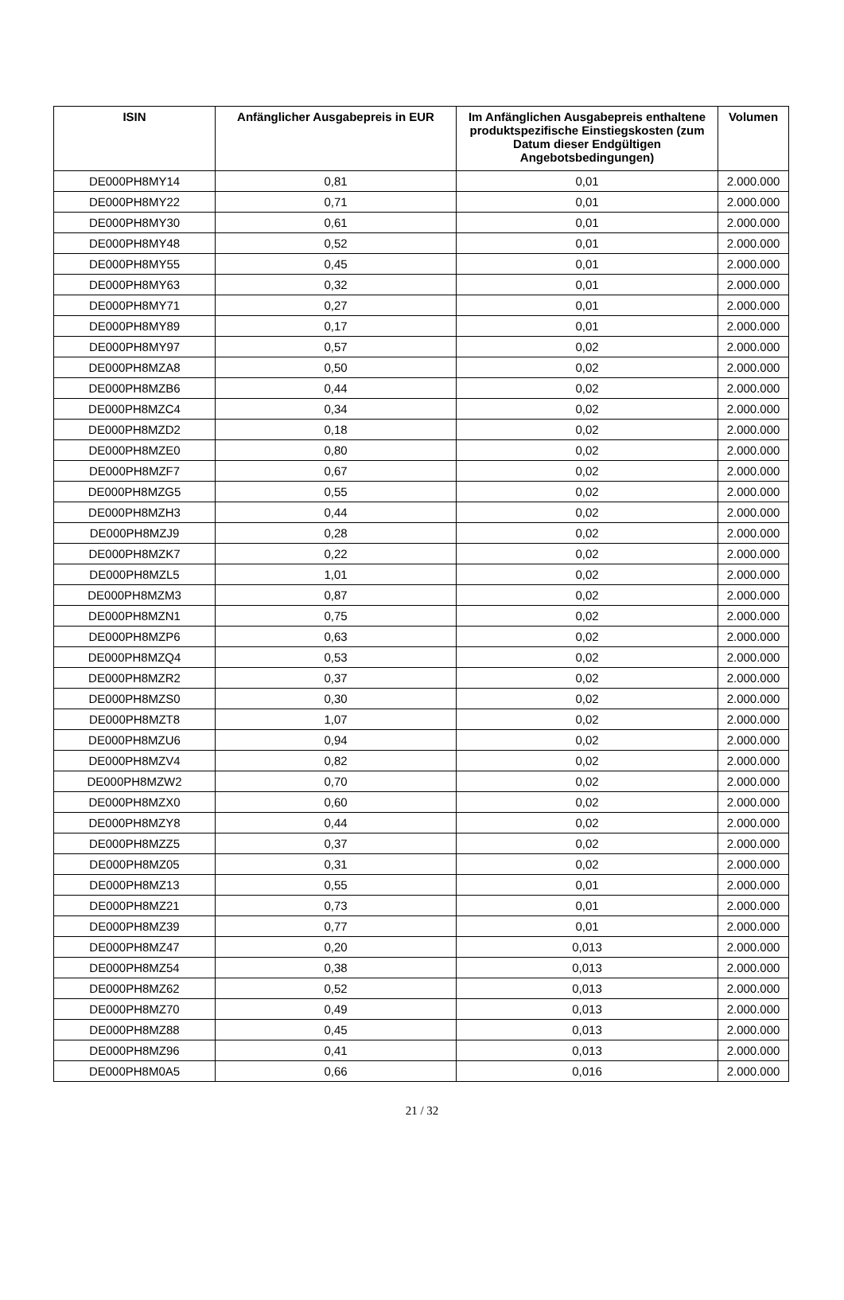| ISIN | Anfänglicher Ausgabepreis in EUR | Im Anfänglichen Ausgabepreis enthaltene produktspezifische Einstiegskosten (zum Datum dieser Endgültigen Angebotsbedingungen) | Volumen |
| --- | --- | --- | --- |
| DE000PH8MY14 | 0,81 | 0,01 | 2.000.000 |
| DE000PH8MY22 | 0,71 | 0,01 | 2.000.000 |
| DE000PH8MY30 | 0,61 | 0,01 | 2.000.000 |
| DE000PH8MY48 | 0,52 | 0,01 | 2.000.000 |
| DE000PH8MY55 | 0,45 | 0,01 | 2.000.000 |
| DE000PH8MY63 | 0,32 | 0,01 | 2.000.000 |
| DE000PH8MY71 | 0,27 | 0,01 | 2.000.000 |
| DE000PH8MY89 | 0,17 | 0,01 | 2.000.000 |
| DE000PH8MY97 | 0,57 | 0,02 | 2.000.000 |
| DE000PH8MZA8 | 0,50 | 0,02 | 2.000.000 |
| DE000PH8MZB6 | 0,44 | 0,02 | 2.000.000 |
| DE000PH8MZC4 | 0,34 | 0,02 | 2.000.000 |
| DE000PH8MZD2 | 0,18 | 0,02 | 2.000.000 |
| DE000PH8MZE0 | 0,80 | 0,02 | 2.000.000 |
| DE000PH8MZF7 | 0,67 | 0,02 | 2.000.000 |
| DE000PH8MZG5 | 0,55 | 0,02 | 2.000.000 |
| DE000PH8MZH3 | 0,44 | 0,02 | 2.000.000 |
| DE000PH8MZJ9 | 0,28 | 0,02 | 2.000.000 |
| DE000PH8MZK7 | 0,22 | 0,02 | 2.000.000 |
| DE000PH8MZL5 | 1,01 | 0,02 | 2.000.000 |
| DE000PH8MZM3 | 0,87 | 0,02 | 2.000.000 |
| DE000PH8MZN1 | 0,75 | 0,02 | 2.000.000 |
| DE000PH8MZP6 | 0,63 | 0,02 | 2.000.000 |
| DE000PH8MZQ4 | 0,53 | 0,02 | 2.000.000 |
| DE000PH8MZR2 | 0,37 | 0,02 | 2.000.000 |
| DE000PH8MZS0 | 0,30 | 0,02 | 2.000.000 |
| DE000PH8MZT8 | 1,07 | 0,02 | 2.000.000 |
| DE000PH8MZU6 | 0,94 | 0,02 | 2.000.000 |
| DE000PH8MZV4 | 0,82 | 0,02 | 2.000.000 |
| DE000PH8MZW2 | 0,70 | 0,02 | 2.000.000 |
| DE000PH8MZX0 | 0,60 | 0,02 | 2.000.000 |
| DE000PH8MZY8 | 0,44 | 0,02 | 2.000.000 |
| DE000PH8MZZ5 | 0,37 | 0,02 | 2.000.000 |
| DE000PH8MZ05 | 0,31 | 0,02 | 2.000.000 |
| DE000PH8MZ13 | 0,55 | 0,01 | 2.000.000 |
| DE000PH8MZ21 | 0,73 | 0,01 | 2.000.000 |
| DE000PH8MZ39 | 0,77 | 0,01 | 2.000.000 |
| DE000PH8MZ47 | 0,20 | 0,013 | 2.000.000 |
| DE000PH8MZ54 | 0,38 | 0,013 | 2.000.000 |
| DE000PH8MZ62 | 0,52 | 0,013 | 2.000.000 |
| DE000PH8MZ70 | 0,49 | 0,013 | 2.000.000 |
| DE000PH8MZ88 | 0,45 | 0,013 | 2.000.000 |
| DE000PH8MZ96 | 0,41 | 0,013 | 2.000.000 |
| DE000PH8M0A5 | 0,66 | 0,016 | 2.000.000 |
21 / 32